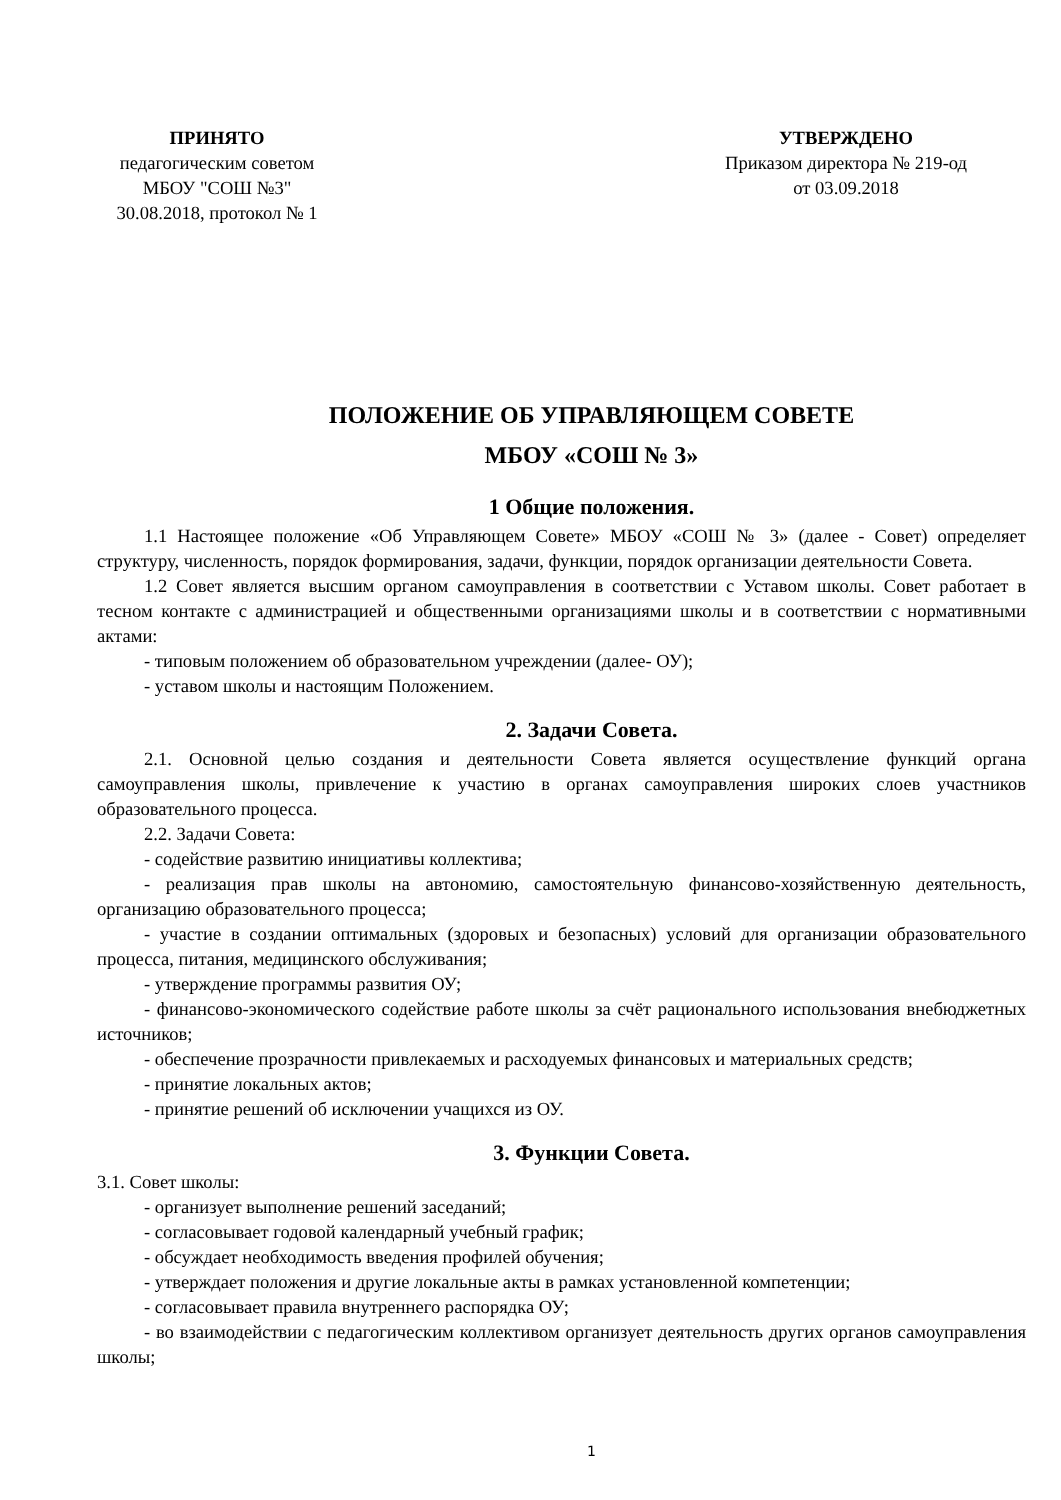ПРИНЯТО
педагогическим советом
МБОУ "СОШ №3"
30.08.2018, протокол № 1
УТВЕРЖДЕНО
Приказом директора № 219-од
от 03.09.2018
ПОЛОЖЕНИЕ ОБ УПРАВЛЯЮЩЕМ СОВЕТЕ
МБОУ «СОШ № 3»
1 Общие положения.
1.1 Настоящее положение «Об Управляющем Совете» МБОУ «СОШ № 3» (далее - Совет) определяет структуру, численность, порядок формирования, задачи, функции, порядок организации деятельности Совета.
1.2 Совет является высшим органом самоуправления в соответствии с Уставом школы. Совет работает в тесном контакте с администрацией и общественными организациями школы и в соответствии с нормативными актами:
- типовым положением об образовательном учреждении (далее- ОУ);
- уставом школы и настоящим Положением.
2. Задачи Совета.
2.1. Основной целью создания и деятельности Совета является осуществление функций органа самоуправления школы, привлечение к участию в органах самоуправления широких слоев участников образовательного процесса.
2.2. Задачи Совета:
- содействие развитию инициативы коллектива;
- реализация прав школы на автономию, самостоятельную финансово-хозяйственную деятельность, организацию образовательного процесса;
- участие в создании оптимальных (здоровых и безопасных) условий для организации образовательного процесса, питания, медицинского обслуживания;
- утверждение программы развития ОУ;
- финансово-экономического содействие работе школы за счёт рационального использования внебюджетных источников;
- обеспечение прозрачности привлекаемых и расходуемых финансовых и материальных средств;
- принятие локальных актов;
- принятие решений об исключении учащихся из ОУ.
3. Функции Совета.
3.1. Совет школы:
- организует выполнение решений заседаний;
- согласовывает годовой календарный учебный график;
- обсуждает необходимость введения профилей обучения;
- утверждает положения и другие локальные акты в рамках установленной компетенции;
- согласовывает правила внутреннего распорядка ОУ;
- во взаимодействии с педагогическим коллективом организует деятельность других органов самоуправления школы;
1